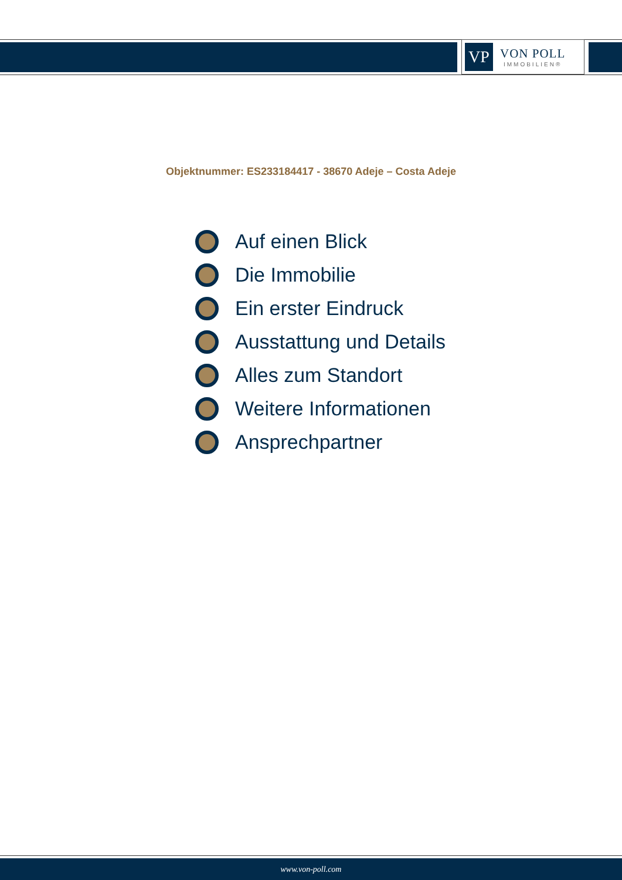VP
VON POLL
IMMOBILIEN®
Objektnummer: ES233184417 - 38670 Adeje – Costa Adeje
Auf einen Blick
Die Immobilie
Ein erster Eindruck
Ausstattung und Details
Alles zum Standort
Weitere Informationen
Ansprechpartner
www.von-poll.com